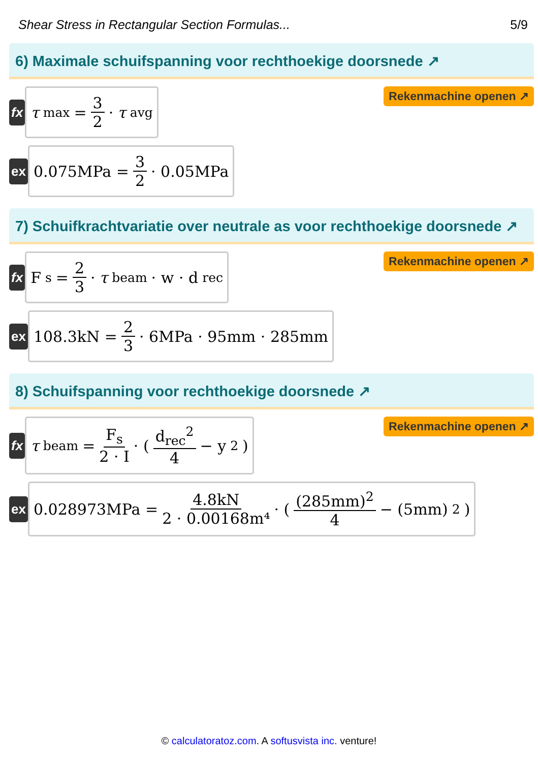Shear Stress in Rectangular Section Formulas... 5/9
6) Maximale schuifspanning voor rechthoekige doorsnede ↗
fx
τ<sub>max</sub> = 3 2 · τ<sub>avg</sub>
Rekenmachine openen ↗
ex
0.075MPa = 3 2 · 0.05MPa
7) Schuifkrachtvariatie over neutrale as voor rechthoekige doorsnede ↗
fx
F<sub>s</sub> = 2 3 · τ<sub>beam</sub> · w · d<sub>rec</sub>
Rekenmachine openen ↗
ex
108.3kN = 2 3 · 6MPa · 95mm · 285mm
8) Schuifspanning voor rechthoekige doorsnede ↗
fx
τ<sub>beam</sub> = F<sub>s</sub> 2 · I · ( d<sub>rec</sub><sup>2</sup> 4 − y<sup>2</sup> )
Rekenmachine openen ↗
ex
0.028973MPa = 4.8kN 2 · 0.00168m⁴ · ( (285mm)<sup>2</sup> 4 − (5mm)<sup>2</sup> )
© calculatoratoz.com. A softusvista inc. venture!